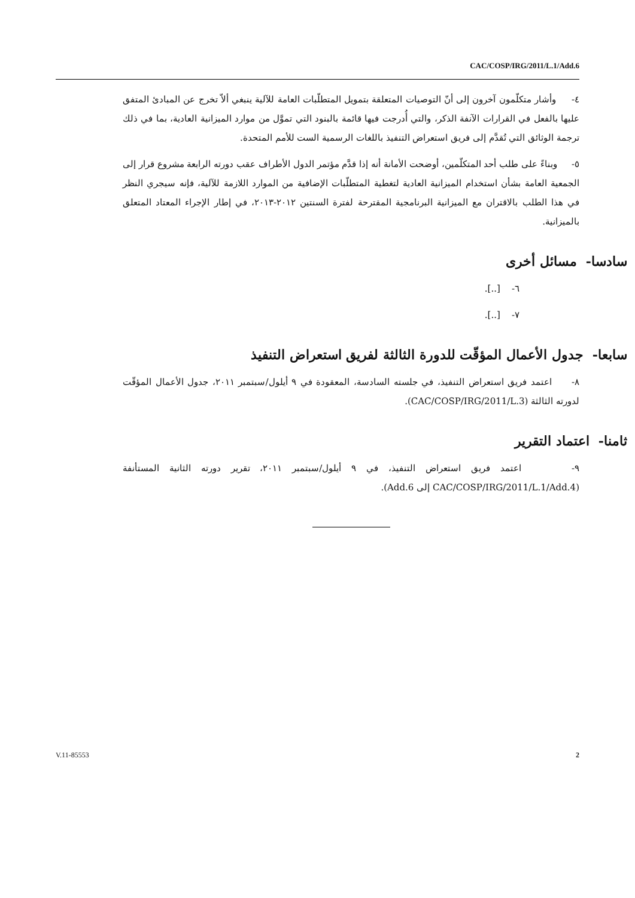CAC/COSP/IRG/2011/L.1/Add.6
٤- وأشار متكلّمون آخرون إلى أنّ التوصيات المتعلقة بتمويل المتطلّبات العامة للآلية ينبغي ألاّ تخرج عن المبادئ المتفق عليها بالفعل في القرارات الآنفة الذكر، والتي أُدرجت فيها قائمة بالبنود التي تموَّل من موارد الميزانية العادية، بما في ذلك ترجمة الوثائق التي تُقدَّم إلى فريق استعراض التنفيذ باللغات الرسمية الست للأمم المتحدة.
٥- وبناءً على طلب أحد المتكلّمين، أوضحت الأمانة أنه إذا قدَّم مؤتمر الدول الأطراف عقب دورته الرابعة مشروع قرار إلى الجمعية العامة بشأن استخدام الميزانية العادية لتغطية المتطلّبات الإضافية من الموارد اللازمة للآلية، فإنه سيجري النظر في هذا الطلب بالاقتران مع الميزانية البرنامجية المقترحة لفترة السنتين ٢٠١٢-٢٠١٣، في إطار الإجراء المعتاد المتعلق بالميزانية.
سادسا- مسائل أخرى
٦- [..].
٧- [..].
سابعا- جدول الأعمال المؤقّت للدورة الثالثة لفريق استعراض التنفيذ
٨- اعتمد فريق استعراض التنفيذ، في جلسته السادسة، المعقودة في ٩ أيلول/سبتمبر ٢٠١١، جدول الأعمال المؤقّت لدورته الثالثة (CAC/COSP/IRG/2011/L.3).
ثامنا- اعتماد التقرير
٩- اعتمد فريق استعراض التنفيذ، في ٩ أيلول/سبتمبر ٢٠١١، تقرير دورته الثانية المستأنفة (CAC/COSP/IRG/2011/L.1/Add.4 إلى Add.6).
V.11-85553 2